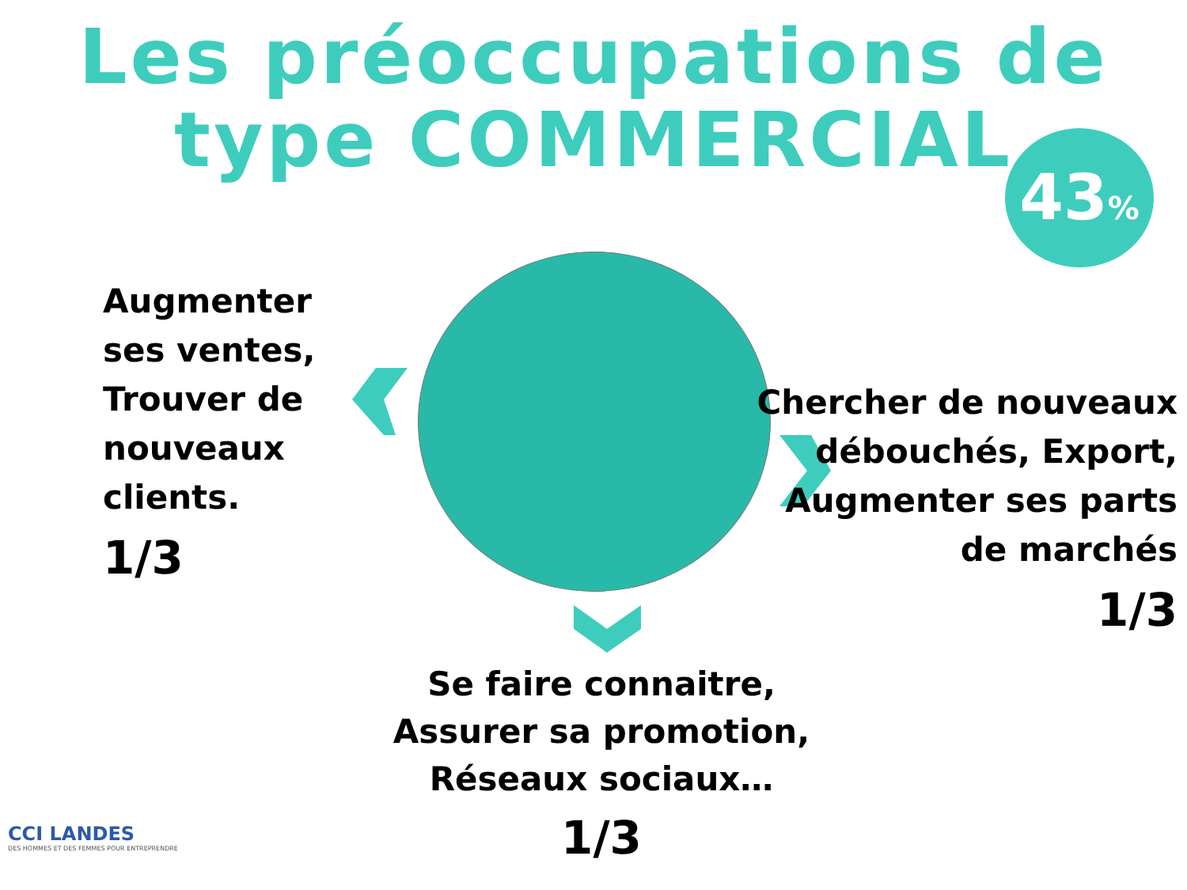Les préoccupations de
type COMMERCIAL
43%
Augmenter
ses ventes,
Trouver de
nouveaux
clients.
1/3
Chercher de nouveaux
débouchés, Export,
Augmenter ses parts
de marchés
1/3
Se faire connaitre,
Assurer sa promotion,
Réseaux sociaux…
1/3
CCI LANDES
DES HOMMES ET DES FEMMES POUR ENTREPRENDRE